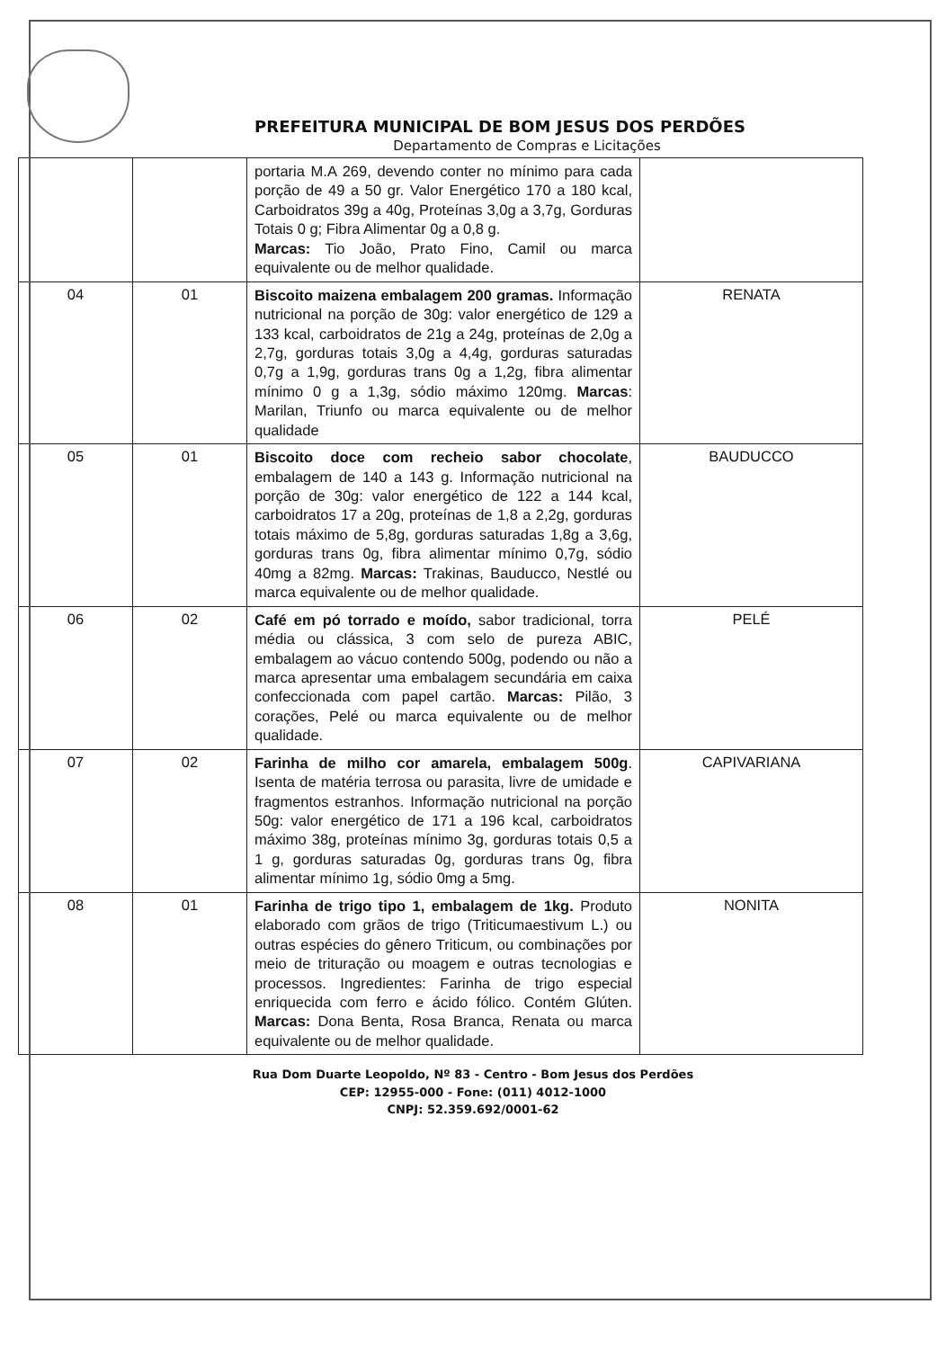PREFEITURA MUNICIPAL DE BOM JESUS DOS PERDÕES
Departamento de Compras e Licitações
| | | portaria M.A 269, devendo conter no mínimo para cada porção de 49 a 50 gr. Valor Energético 170 a 180 kcal, Carboidratos 39g a 40g, Proteínas 3,0g a 3,7g, Gorduras Totais 0 g; Fibra Alimentar 0g a 0,8 g. Marcas: Tio João, Prato Fino, Camil ou marca equivalente ou de melhor qualidade. | |
| 04 | 01 | Biscoito maizena embalagem 200 gramas. Informação nutricional na porção de 30g: valor energético de 129 a 133 kcal, carboidratos de 21g a 24g, proteínas de 2,0g a 2,7g, gorduras totais 3,0g a 4,4g, gorduras saturadas 0,7g a 1,9g, gorduras trans 0g a 1,2g, fibra alimentar mínimo 0 g a 1,3g, sódio máximo 120mg. Marcas : Marilan, Triunfo ou marca equivalente ou de melhor qualidade | RENATA |
| 05 | 01 | Biscoito doce com recheio sabor chocolate , embalagem de 140 a 143 g. Informação nutricional na porção de 30g: valor energético de 122 a 144 kcal, carboidratos 17 a 20g, proteínas de 1,8 a 2,2g, gorduras totais máximo de 5,8g, gorduras saturadas 1,8g a 3,6g, gorduras trans 0g, fibra alimentar mínimo 0,7g, sódio 40mg a 82mg. Marcas: Trakinas, Bauducco, Nestlé ou marca equivalente ou de melhor qualidade. | BAUDUCCO |
| 06 | 02 | Café em pó torrado e moído, sabor tradicional, torra média ou clássica, 3 com selo de pureza ABIC, embalagem ao vácuo contendo 500g, podendo ou não a marca apresentar uma embalagem secundária em caixa confeccionada com papel cartão. Marcas: Pilão, 3 corações, Pelé ou marca equivalente ou de melhor qualidade. | PELÉ |
| 07 | 02 | Farinha de milho cor amarela, embalagem 500g . Isenta de matéria terrosa ou parasita, livre de umidade e fragmentos estranhos. Informação nutricional na porção 50g: valor energético de 171 a 196 kcal, carboidratos máximo 38g, proteínas mínimo 3g, gorduras totais 0,5 a 1 g, gorduras saturadas 0g, gorduras trans 0g, fibra alimentar mínimo 1g, sódio 0mg a 5mg. | CAPIVARIANA |
| 08 | 01 | Farinha de trigo tipo 1, embalagem de 1kg. Produto elaborado com grãos de trigo (Triticumaestivum L.) ou outras espécies do gênero Triticum, ou combinações por meio de trituração ou moagem e outras tecnologias e processos. Ingredientes: Farinha de trigo especial enriquecida com ferro e ácido fólico. Contém Glúten. Marcas: Dona Benta, Rosa Branca, Renata ou marca equivalente ou de melhor qualidade. | NONITA |
Rua Dom Duarte Leopoldo, Nº 83 - Centro - Bom Jesus dos Perdões
CEP: 12955-000 - Fone: (011) 4012-1000
CNPJ: 52.359.692/0001-62